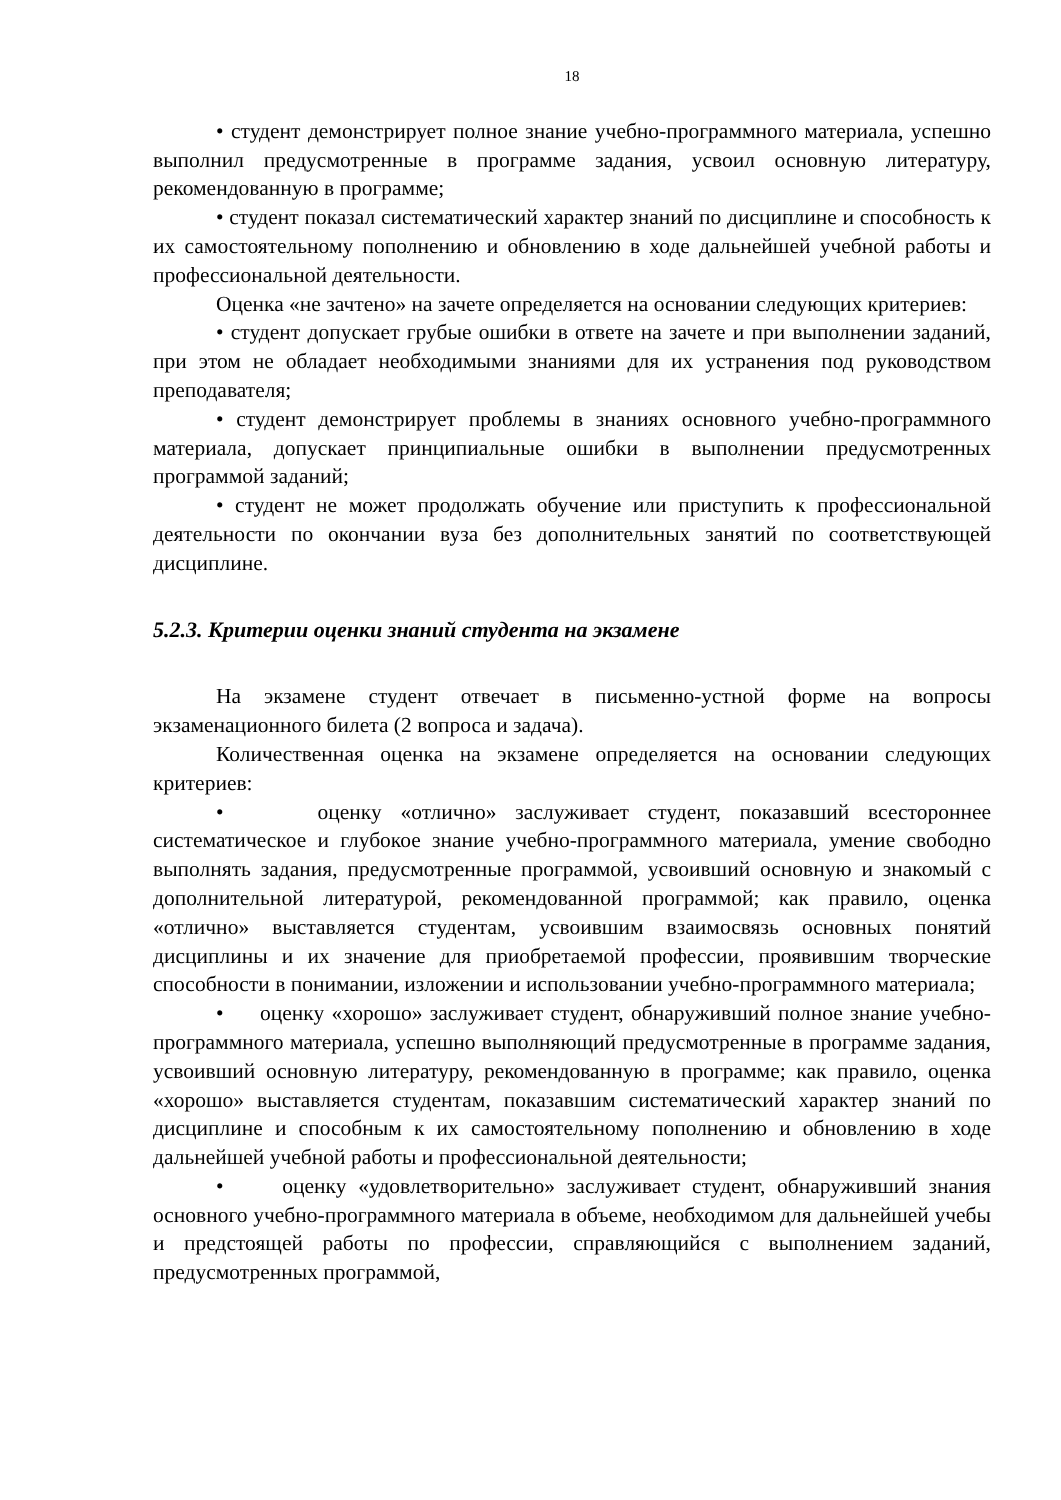18
• студент демонстрирует полное знание учебно-программного материала, успешно выполнил предусмотренные в программе задания, усвоил основную литературу, рекомендованную в программе;
• студент показал систематический характер знаний по дисциплине и способность к их самостоятельному пополнению и обновлению в ходе дальнейшей учебной работы и профессиональной деятельности.
Оценка «не зачтено» на зачете определяется на основании следующих критериев:
• студент допускает грубые ошибки в ответе на зачете и при выполнении заданий, при этом не обладает необходимыми знаниями для их устранения под руководством преподавателя;
• студент демонстрирует проблемы в знаниях основного учебно-программного материала, допускает принципиальные ошибки в выполнении предусмотренных программой заданий;
• студент не может продолжать обучение или приступить к профессиональной деятельности по окончании вуза без дополнительных занятий по соответствующей дисциплине.
5.2.3. Критерии оценки знаний студента на экзамене
На экзамене студент отвечает в письменно-устной форме на вопросы экзаменационного билета (2 вопроса и задача).
Количественная оценка на экзамене определяется на основании следующих критериев:
• оценку «отлично» заслуживает студент, показавший всестороннее систематическое и глубокое знание учебно-программного материала, умение свободно выполнять задания, предусмотренные программой, усвоивший основную и знакомый с дополнительной литературой, рекомендованной программой; как правило, оценка «отлично» выставляется студентам, усвоившим взаимосвязь основных понятий дисциплины и их значение для приобретаемой профессии, проявившим творческие способности в понимании, изложении и использовании учебно-программного материала;
• оценку «хорошо» заслуживает студент, обнаруживший полное знание учебно-программного материала, успешно выполняющий предусмотренные в программе задания, усвоивший основную литературу, рекомендованную в программе; как правило, оценка «хорошо» выставляется студентам, показавшим систематический характер знаний по дисциплине и способным к их самостоятельному пополнению и обновлению в ходе дальнейшей учебной работы и профессиональной деятельности;
• оценку «удовлетворительно» заслуживает студент, обнаруживший знания основного учебно-программного материала в объеме, необходимом для дальнейшей учебы и предстоящей работы по профессии, справляющийся с выполнением заданий, предусмотренных программой,